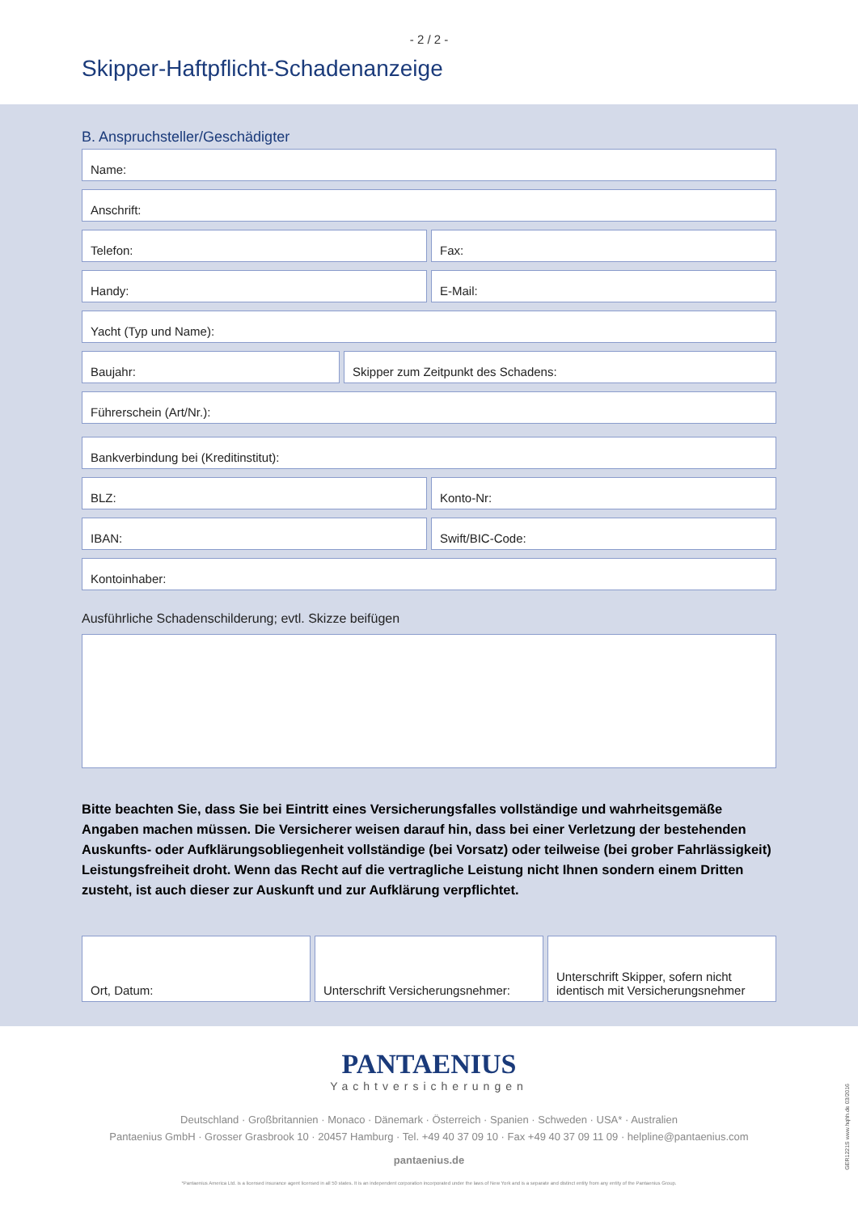- 2 / 2 -
Skipper-Haftpflicht-Schadenanzeige
B. Anspruchsteller/Geschädigter
Name:
Anschrift:
Telefon: Fax:
Handy: E-Mail:
Yacht (Typ und Name):
Baujahr: Skipper zum Zeitpunkt des Schadens:
Führerschein (Art/Nr.):
Bankverbindung bei (Kreditinstitut):
BLZ: Konto-Nr:
IBAN: Swift/BIC-Code:
Kontoinhaber:
Ausführliche Schadenschilderung; evtl. Skizze beifügen
Bitte beachten Sie, dass Sie bei Eintritt eines Versicherungsfalles vollständige und wahrheitsgemäße Angaben machen müssen. Die Versicherer weisen darauf hin, dass bei einer Verletzung der bestehenden Auskunfts- oder Aufklärungsobliegenheit vollständige (bei Vorsatz) oder teilweise (bei grober Fahrlässigkeit) Leistungsfreiheit droht. Wenn das Recht auf die vertragliche Leistung nicht Ihnen sondern einem Dritten zusteht, ist auch dieser zur Auskunft und zur Aufklärung verpflichtet.
Ort, Datum: Unterschrift Versicherungsnehmer:
Unterschrift Skipper, sofern nicht identisch mit Versicherungsnehmer
PANTAENIUS
Yachtversicherungen
Deutschland · Großbritannien · Monaco · Dänemark · Österreich · Spanien · Schweden · USA* · Australien
Pantaenius GmbH · Grosser Grasbrook 10 · 20457 Hamburg · Tel. +49 40 37 09 10 · Fax +49 40 37 09 11 09 · helpline@pantaenius.com
pantaenius.de
*Pantaenius America Ltd. is a licensed insurance agent licensed in all 50 states. It is an independent corporation incorporated under the laws of New York and is a separate and distinct entity from any entity of the Pantaenius Group.
GER1221S www.hqhh.de 03/2016